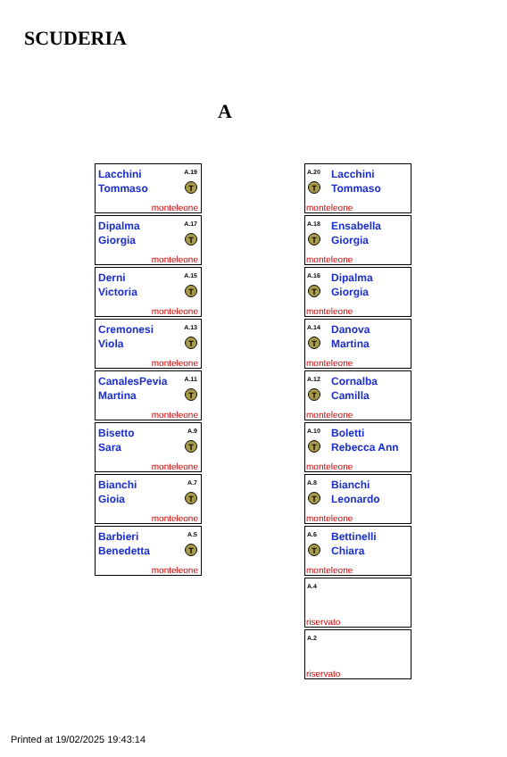SCUDERIA
A
Lacchini
Tommaso
A.19
T
monteleone
Dipalma
Giorgia
A.17
T
monteleone
Derni
Victoria
A.15
T
monteleone
Cremonesi
Viola
A.13
T
monteleone
CanalesPevia
Martina
A.11
T
monteleone
Bisetto
Sara
A.9
T
monteleone
Bianchi
Gioia
A.7
T
monteleone
Barbieri
Benedetta
A.5
T
monteleone
A.20
Lacchini
Tommaso
T
monteleone
A.18
Ensabella
Giorgia
T
monteleone
A.16
Dipalma
Giorgia
T
monteleone
A.14
Danova
Martina
T
monteleone
A.12
Cornalba
Camilla
T
monteleone
A.10
Boletti
Rebecca Ann
T
monteleone
A.8
Bianchi
Leonardo
T
monteleone
A.6
Bettinelli
Chiara
T
monteleone
A.4
riservato
A.2
riservato
Printed at 19/02/2025 19:43:14